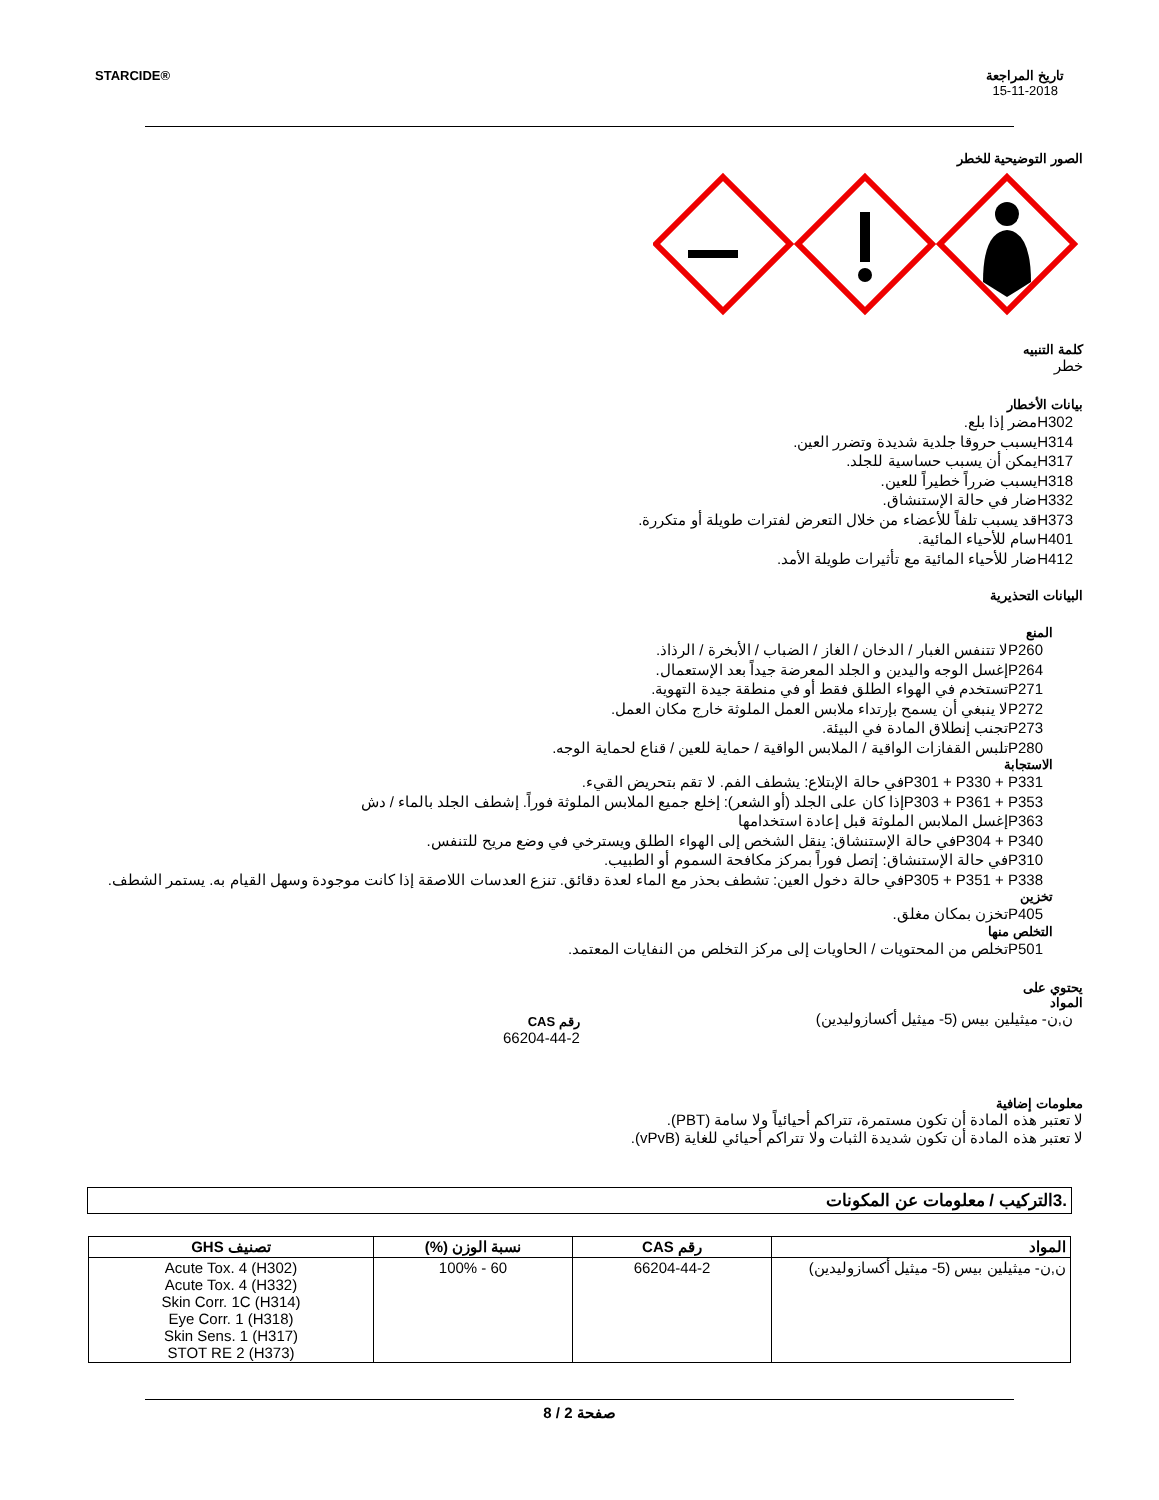STARCIDE® تاريخ المراجعة
15-11-2018
الصور التوضيحية للخطر
كلمة التنبيه
خطر
بيانات الأخطار
H302مضر إذا بلع.
H314يسبب حروقا جلدية شديدة وتضرر العين.
H317يمكن أن يسبب حساسية للجلد.
H318يسبب ضرراً خطيراً للعين.
H332ضار في حالة الإستنشاق.
H373قد يسبب تلفاً للأعضاء من خلال التعرض لفترات طويلة أو متكررة.
H401سام للأحياء المائية.
H412ضار للأحياء المائية مع تأثيرات طويلة الأمد.
البيانات التحذيرية
المنع
P260لا تتنفس الغبار / الدخان / الغاز / الضباب / الأبخرة / الرذاذ.
P264إغسل الوجه واليدين و الجلد المعرضة جيداً بعد الإستعمال.
P271تستخدم في الهواء الطلق فقط أو في منطقة جيدة التهوية.
P272لا ينبغي أن يسمح بإرتداء ملابس العمل الملوثة خارج مكان العمل.
P273تجنب إنطلاق المادة في البيئة.
P280تلبس القفازات الواقية / الملابس الواقية / حماية للعين / قناع لحماية الوجه.
الاستجابة
P301 + P330 + P331في حالة الإبتلاع: يشطف الفم. لا تقم بتحريض القيء.
P303 + P361 + P353إذا كان على الجلد (أو الشعر): إخلع جميع الملابس الملوثة فوراً. إشطف الجلد بالماء / دش
P363إغسل الملابس الملوثة قبل إعادة استخدامها
P304 + P340في حالة الإستنشاق: ينقل الشخص إلى الهواء الطلق ويسترخي في وضع مريح للتنفس.
P310في حالة الإستنشاق: إتصل فوراً بمركز مكافحة السموم أو الطبيب.
P305 + P351 + P338في حالة دخول العين: تشطف بحذر مع الماء لعدة دقائق. تنزع العدسات اللاصقة إذا كانت موجودة وسهل القيام به. يستمر الشطف.
تخزين
P405تخزن بمكان مغلق.
التخلص منها
P501تخلص من المحتويات / الحاويات إلى مركز التخلص من النفايات المعتمد.
يحتوي على
المواد
ن,ن- ميثيلين بيس (5- ميثيل أكسازوليدين)
رقم CAS
66204-44-2
معلومات إضافية
لا تعتبر هذه المادة أن تكون مستمرة، تتراكم أحيائياً ولا سامة (PBT).
لا تعتبر هذه المادة أن تكون شديدة الثبات ولا تتراكم أحيائي للغاية (vPvB).
.3التركيب / معلومات عن المكونات
| المواد | رقم CAS | نسبة الوزن (%) | تصنيف GHS |
| --- | --- | --- | --- |
| ن,ن- ميثيلين بيس (5- ميثيل أكسازوليدين) | 66204-44-2 | 60 - 100% | Acute Tox. 4 (H302) Acute Tox. 4 (H332) Skin Corr. 1C (H314) Eye Corr. 1 (H318) Skin Sens. 1 (H317) STOT RE 2 (H373) |
صفحة 2 / 8